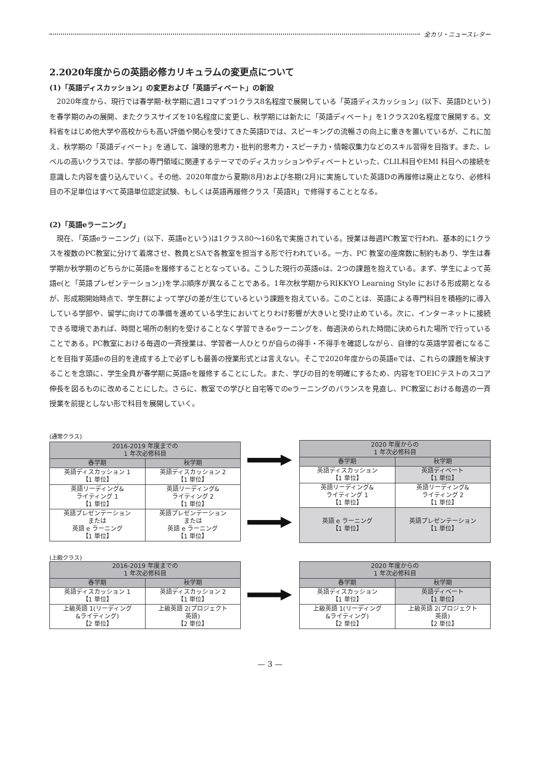全カリ・ニュースレター
2.2020年度からの英語必修カリキュラムの変更点について
(1)「英語ディスカッション」の変更および「英語ディベート」の新設
2020年度から、現行では春学期･秋学期に週1コマずつ1クラス8名程度で展開している「英語ディスカッション」(以下、英語Dという)を春学期のみの展開、またクラスサイズを10名程度に変更し、秋学期には新たに「英語ディベート」を1クラス20名程度で展開する。文科省をはじめ他大学や高校からも高い評価や関心を受けてきた英語Dでは、スピーキングの流暢さの向上に重きを置いているが、これに加え、秋学期の「英語ディベート」を通して、論理的思考力・批判的思考力・スピーチ力・情報収集力などのスキル習得を目指す。また、レベルの高いクラスでは、学部の専門領域に関連するテーマでのディスカッションやディベートといった、CLIL科目やEMI 科目への接続を意識した内容を盛り込んでいく。その他、2020年度から夏期(8月)および冬期(2月)に実施していた英語Dの再履修は廃止となり、必修科目の不足単位はすべて英語単位認定試験、もしくは英語再履修クラス「英語R」で修得することとなる。
(2)「英語eラーニング」
現在、「英語eラーニング」(以下、英語eという)は1クラス80〜160名で実施されている。授業は毎週PC教室で行われ、基本的に1クラスを複数のPC教室に分けて着席させ、教員とSAで各教室を担当する形で行われている。一方、PC 教室の座席数に制約もあり、学生は春学期か秋学期のどちらかに英語eを履修することとなっている。こうした現行の英語eは、2つの課題を抱えている。まず、学生によって英語e(と「英語プレゼンテーション」)を学ぶ順序が異なることである。1年次秋学期からRIKKYO Learning Style における形成期となるが、形成期開始時点で、学生群によって学びの差が生じているという課題を抱えている。このことは、英語による専門科目を積極的に導入している学部や、留学に向けての準備を進めている学生においてとりわけ影響が大きいと受け止めている。次に、インターネットに接続できる環境であれば、時間と場所の制約を受けることなく学習できるeラーニングを、毎週決められた時間に決められた場所で行っていることである。PC教室における毎週の一斉授業は、学習者一人ひとりが自らの得手・不得手を確認しながら、自律的な英語学習者になることを目指す英語eの目的を達成する上で必ずしも最善の授業形式とは言えない。そこで2020年度からの英語eでは、これらの課題を解決することを念頭に、学生全員が春学期に英語eを履修することにした。また、学びの目的を明確にするため、内容をTOEICテストのスコア伸長を図るものに改めることにした。さらに、教室での学びと自宅等でのeラーニングのバランスを見直し、PC教室における毎週の一斉授業を前提としない形で科目を展開していく。
(通常クラス)
| 2016-2019 年度までの 1 年次必修科目 | |
| --- | --- |
| 春学期 | 秋学期 |
| 英語ディスカッション 1 【1 単位】 | 英語ディスカッション 2 【1 単位】 |
| 英語リーディング& ライティング 1 【1 単位】 | 英語リーディング& ライティング 2 【1 単位】 |
| 英語プレゼンテーション または 英語 e ラーニング 【1 単位】 | 英語プレゼンテーション または 英語 e ラーニング 【1 単位】 |
| 2020 年度からの 1 年次必修科目 | |
| --- | --- |
| 春学期 | 秋学期 |
| 英語ディスカッション 【1 単位】 | 英語ディベート 【1 単位】 |
| 英語リーディング& ライティング 1 【1 単位】 | 英語リーディング& ライティング 2 【1 単位】 |
| 英語 e ラーニング 【1 単位】 | 英語プレゼンテーション 【1 単位】 |
(上級クラス)
| 2016-2019 年度までの 1 年次必修科目 | |
| --- | --- |
| 春学期 | 秋学期 |
| 英語ディスカッション 1 【1 単位】 | 英語ディスカッション 2 【1 単位】 |
| 上級英語 1(リーディング &ライティング) 【2 単位】 | 上級英語 2(プロジェクト 英語) 【2 単位】 |
| 2020 年度からの 1 年次必修科目 | |
| --- | --- |
| 春学期 | 秋学期 |
| 英語ディスカッション 【1 単位】 | 英語ディベート 【1 単位】 |
| 上級英語 1(リーディング &ライティング) 【2 単位】 | 上級英語 2(プロジェクト 英語) 【2 単位】 |
— 3 —